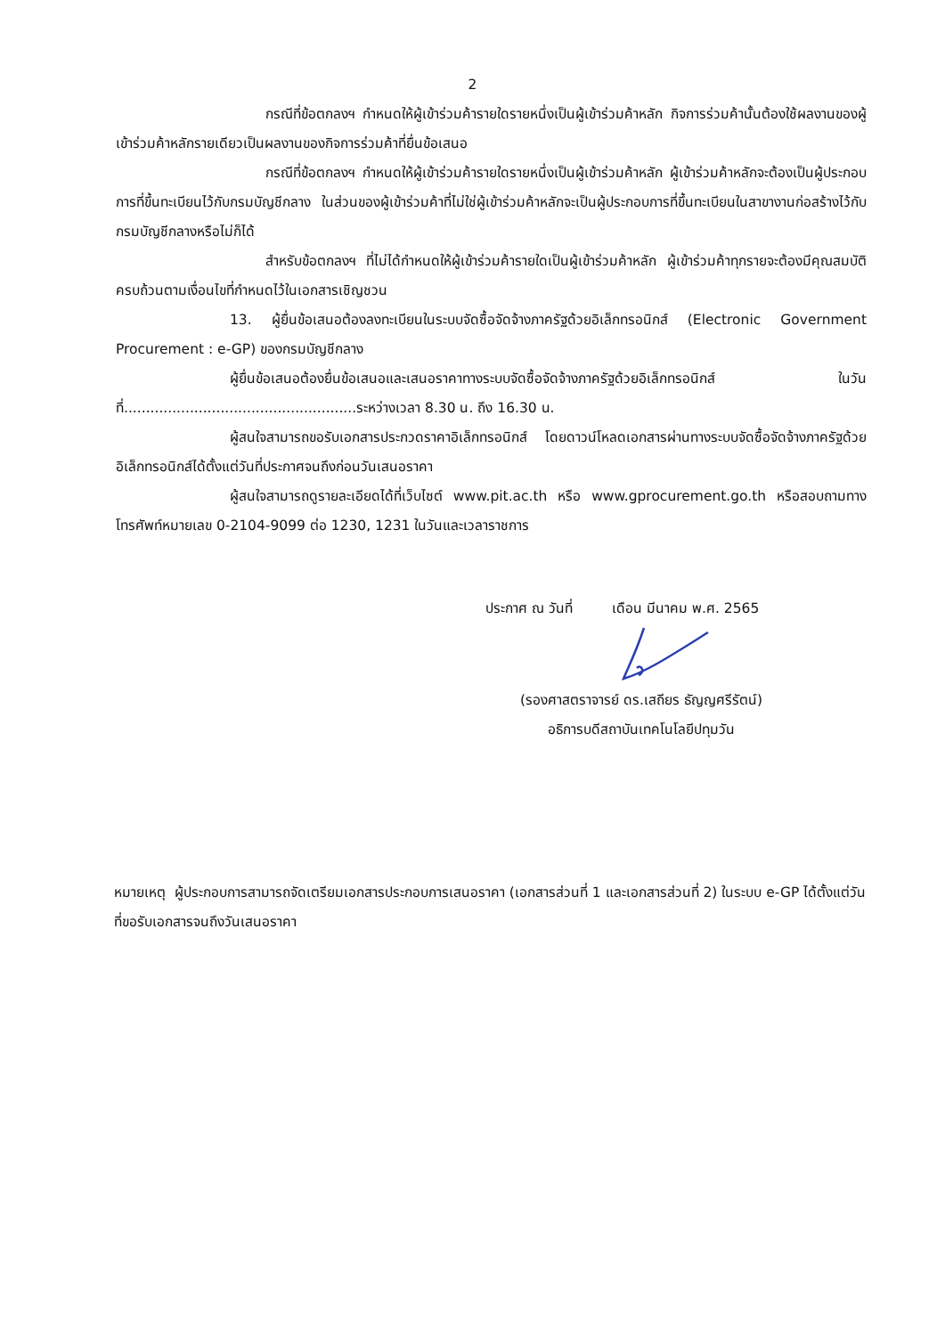2
กรณีที่ข้อตกลงฯ กำหนดให้ผู้เข้าร่วมค้ารายใดรายหนึ่งเป็นผู้เข้าร่วมค้าหลัก กิจการร่วมค้านั้นต้องใช้ผลงานของผู้เข้าร่วมค้าหลักรายเดียวเป็นผลงานของกิจการร่วมค้าที่ยื่นข้อเสนอ
กรณีที่ข้อตกลงฯ กำหนดให้ผู้เข้าร่วมค้ารายใดรายหนึ่งเป็นผู้เข้าร่วมค้าหลัก ผู้เข้าร่วมค้าหลักจะต้องเป็นผู้ประกอบการที่ขึ้นทะเบียนไว้กับกรมบัญชีกลาง ในส่วนของผู้เข้าร่วมค้าที่ไม่ใช่ผู้เข้าร่วมค้าหลักจะเป็นผู้ประกอบการที่ขึ้นทะเบียนในสาขางานก่อสร้างไว้กับกรมบัญชีกลางหรือไม่ก็ได้
สำหรับข้อตกลงฯ ที่ไม่ได้กำหนดให้ผู้เข้าร่วมค้ารายใดเป็นผู้เข้าร่วมค้าหลัก ผู้เข้าร่วมค้าทุกรายจะต้องมีคุณสมบัติครบถ้วนตามเงื่อนไขที่กำหนดไว้ในเอกสารเชิญชวน
13. ผู้ยื่นข้อเสนอต้องลงทะเบียนในระบบจัดซื้อจัดจ้างภาครัฐด้วยอิเล็กทรอนิกส์ (Electronic Government Procurement : e-GP) ของกรมบัญชีกลาง
ผู้ยื่นข้อเสนอต้องยื่นข้อเสนอและเสนอราคาทางระบบจัดซื้อจัดจ้างภาครัฐด้วยอิเล็กทรอนิกส์ ในวันที่.....................................................ระหว่างเวลา 8.30 น. ถึง 16.30 น.
ผู้สนใจสามารถขอรับเอกสารประกวดราคาอิเล็กทรอนิกส์ โดยดาวน์โหลดเอกสารผ่านทางระบบจัดซื้อจัดจ้างภาครัฐด้วยอิเล็กทรอนิกส์ได้ตั้งแต่วันที่ประกาศจนถึงก่อนวันเสนอราคา
ผู้สนใจสามารถดูรายละเอียดได้ที่เว็บไซต์ www.pit.ac.th หรือ www.gprocurement.go.th หรือสอบถามทางโทรศัพท์หมายเลข 0-2104-9099 ต่อ 1230, 1231 ในวันและเวลาราชการ
ประกาศ ณ วันที่ เดือน มีนาคม พ.ศ. 2565
(รองศาสตราจารย์ ดร.เสถียร ธัญญศรีรัตน์)
อธิการบดีสถาบันเทคโนโลยีปทุมวัน
หมายเหตุ ผู้ประกอบการสามารถจัดเตรียมเอกสารประกอบการเสนอราคา (เอกสารส่วนที่ 1 และเอกสารส่วนที่ 2) ในระบบ e-GP ได้ตั้งแต่วันที่ขอรับเอกสารจนถึงวันเสนอราคา